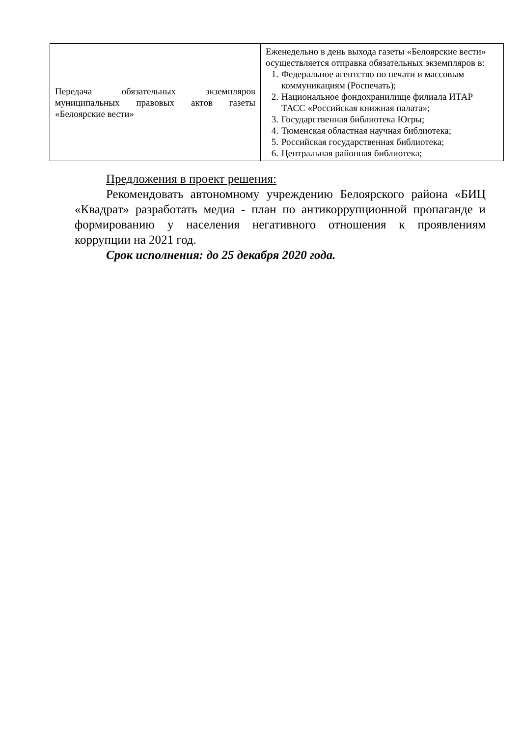| Передача обязательных экземпляров муниципальных правовых актов газеты «Белоярские вести» | Еженедельно в день выхода газеты «Белоярские вести» осуществляется отправка обязательных экземпляров в: 1. Федеральное агентство по печати и массовым коммуникациям (Роспечать); 2. Национальное фондохранилище филиала ИТАР ТАСС «Российская книжная палата»; 3. Государственная библиотека Югры; 4. Тюменская областная научная библиотека; 5. Российская государственная библиотека; 6. Центральная районная библиотека; |
Предложения в проект решения:
Рекомендовать автономному учреждению Белоярского района «БИЦ «Квадрат» разработать медиа - план по антикоррупционной пропаганде и формированию у населения негативного отношения к проявлениям коррупции на 2021 год.
Срок исполнения: до 25 декабря 2020 года.